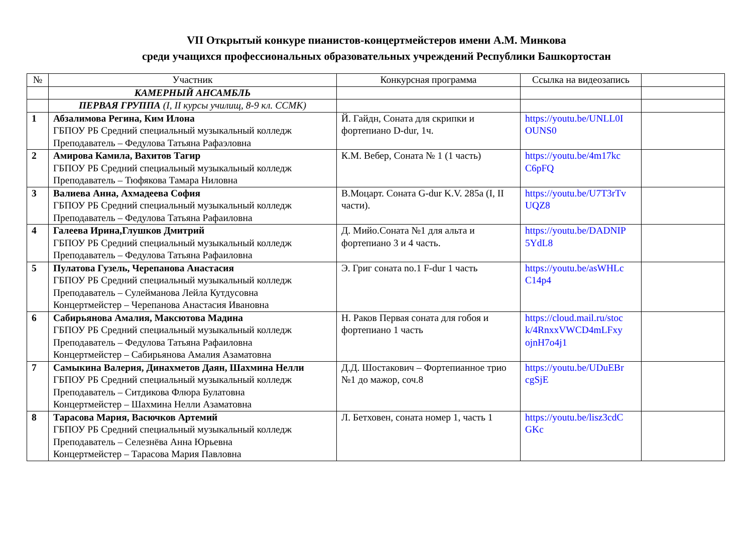VII Открытый конкуре пианистов-концертмейстеров имени А.М. Минкова
среди учащихся профессиональных образовательных учреждений Республики Башкортостан
| № | Участник | Конкурсная программа | Ссылка на видеозапись | |
| --- | --- | --- | --- | --- |
| | КАМЕРНЫЙ АНСАМБЛЬ | | | |
| | ПЕРВАЯ ГРУППА (I, II курсы училищ, 8-9 кл. ССМК) | | | |
| 1 | Абзалимова Регина, Ким Илона ГБПОУ РБ Средний специальный музыкальный колледж Преподаватель – Федулова Татьяна Рафаэловна | Й. Гайдн, Соната для скрипки и фортепиано D-dur, 1ч. | https://youtu.be/UNLL0I OUNS0 | |
| 2 | Амирова Камила, Вахитов Тагир ГБПОУ РБ Средний специальный музыкальный колледж Преподаватель – Тюфякова Тамара Ниловна | К.М. Вебер, Соната № 1 (1 часть) | https://youtu.be/4m17kc C6pFQ | |
| 3 | Валиева Анна, Ахмадеева София ГБПОУ РБ Средний специальный музыкальный колледж Преподаватель – Федулова Татьяна Рафаиловна | В.Моцарт. Соната G-dur K.V. 285a (I, II части). | https://youtu.be/U7T3rTv UQZ8 | |
| 4 | Галеева Ирина,Глушков Дмитрий ГБПОУ РБ Средний специальный музыкальный колледж Преподаватель – Федулова Татьяна Рафаиловна | Д. Мийо.Соната №1 для альта и фортепиано 3 и 4 часть. | https://youtu.be/DADNIP 5YdL8 | |
| 5 | Пулатова Гузель, Черепанова Анастасия ГБПОУ РБ Средний специальный музыкальный колледж Преподаватель – Сулейманова Лейла Кутдусовна Концертмейстер – Черепанова Анастасия Ивановна | Э. Григ соната no.1 F-dur 1 часть | https://youtu.be/asWHLc C14p4 | |
| 6 | Сабирьянова Амалия, Максютова Мадина ГБПОУ РБ Средний специальный музыкальный колледж Преподаватель – Федулова Татьяна Рафаиловна Концертмейстер – Сабирьянова Амалия Азаматовна | Н. Раков Первая соната для гобоя и фортепиано 1 часть | https://cloud.mail.ru/stoc k/4RnxxVWCD4mLFxy ojnH7o4j1 | |
| 7 | Самыкина Валерия, Динахметов Даян, Шахмина Нелли ГБПОУ РБ Средний специальный музыкальный колледж Преподаватель – Ситдикова Флюра Булатовна Концертмейстер – Шахмина Нелли Азаматовна | Д.Д. Шостакович – Фортепианное трио №1 до мажор, соч.8 | https://youtu.be/UDuEBr cgSjE | |
| 8 | Тарасова Мария, Васючков Артемий ГБПОУ РБ Средний специальный музыкальный колледж Преподаватель – Селезнёва Анна Юрьевна Концертмейстер – Тарасова Мария Павловна | Л. Бетховен, соната номер 1, часть 1 | https://youtu.be/lisz3cdC GKc | |